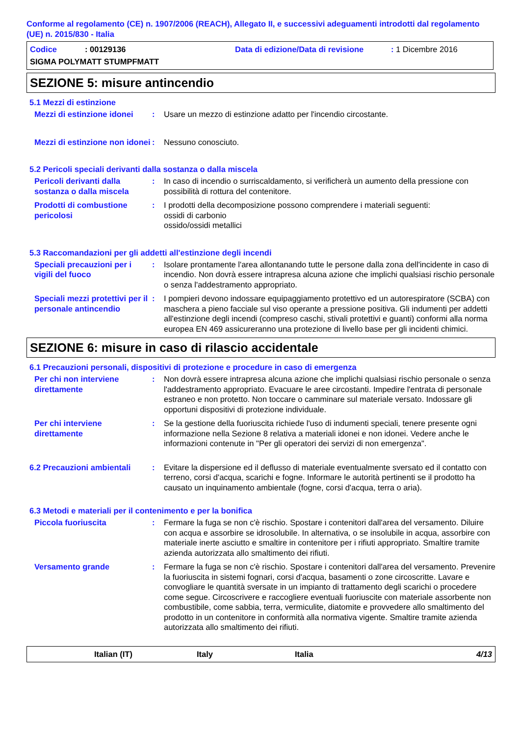Conforme al regolamento (CE) n. 1907/2006 (REACH), Allegato II, e successivi adeguamenti introdotti dal regolamento (UE) n. 2015/830 - Italia
Codice: 00129136 Data di edizione/Data di revisione: 1 Dicembre 2016
SIGMA POLYMATT STUMPFMATT
SEZIONE 5: misure antincendio
5.1 Mezzi di estinzione
Mezzi di estinzione idonei
: Usare un mezzo di estinzione adatto per l'incendio circostante.
Mezzi di estinzione non idonei
: Nessuno conosciuto.
5.2 Pericoli speciali derivanti dalla sostanza o dalla miscela
Pericoli derivanti dalla sostanza o dalla miscela
: In caso di incendio o surriscaldamento, si verificherà un aumento della pressione con possibilità di rottura del contenitore.
Prodotti di combustione pericolosi
: I prodotti della decomposizione possono comprendere i materiali seguenti:
ossidi di carbonio
ossido/ossidi metallici
5.3 Raccomandazioni per gli addetti all'estinzione degli incendi
Speciali precauzioni per i vigili del fuoco
: Isolare prontamente l'area allontanando tutte le persone dalla zona dell'incidente in caso di incendio. Non dovrà essere intrapresa alcuna azione che implichi qualsiasi rischio personale o senza l'addestramento appropriato.
Speciali mezzi protettivi per il personale antincendio
: I pompieri devono indossare equipaggiamento protettivo ed un autorespiratore (SCBA) con maschera a pieno facciale sul viso operante a pressione positiva. Gli indumenti per addetti all'estinzione degli incendi (compreso caschi, stivali protettivi e guanti) conformi alla norma europea EN 469 assicureranno una protezione di livello base per gli incidenti chimici.
SEZIONE 6: misure in caso di rilascio accidentale
6.1 Precauzioni personali, dispositivi di protezione e procedure in caso di emergenza
Per chi non interviene direttamente
: Non dovrà essere intrapresa alcuna azione che implichi qualsiasi rischio personale o senza l'addestramento appropriato. Evacuare le aree circostanti. Impedire l'entrata di personale estraneo e non protetto. Non toccare o camminare sul materiale versato. Indossare gli opportuni dispositivi di protezione individuale.
Per chi interviene direttamente
: Se la gestione della fuoriuscita richiede l'uso di indumenti speciali, tenere presente ogni informazione nella Sezione 8 relativa a materiali idonei e non idonei. Vedere anche le informazioni contenute in "Per gli operatori dei servizi di non emergenza".
6.2 Precauzioni ambientali
: Evitare la dispersione ed il deflusso di materiale eventualmente sversato ed il contatto con terreno, corsi d'acqua, scarichi e fogne. Informare le autorità pertinenti se il prodotto ha causato un inquinamento ambientale (fogne, corsi d'acqua, terra o aria).
6.3 Metodi e materiali per il contenimento e per la bonifica
Piccola fuoriuscita : Fermare la fuga se non c'è rischio. Spostare i contenitori dall'area del versamento. Diluire con acqua e assorbire se idrosolubile. In alternativa, o se insolubile in acqua, assorbire con materiale inerte asciutto e smaltire in contenitore per i rifiuti appropriato. Smaltire tramite azienda autorizzata allo smaltimento dei rifiuti.
Versamento grande : Fermare la fuga se non c'è rischio. Spostare i contenitori dall'area del versamento. Prevenire la fuoriuscita in sistemi fognari, corsi d'acqua, basamenti o zone circoscritte. Lavare e convogliare le quantità sversate in un impianto di trattamento degli scarichi o procedere come segue. Circoscrivere e raccogliere eventuali fuoriuscite con materiale assorbente non combustibile, come sabbia, terra, vermiculite, diatomite e provvedere allo smaltimento del prodotto in un contenitore in conformità alla normativa vigente. Smaltire tramite azienda autorizzata allo smaltimento dei rifiuti.
Italian (IT) Italy Italia 4/13